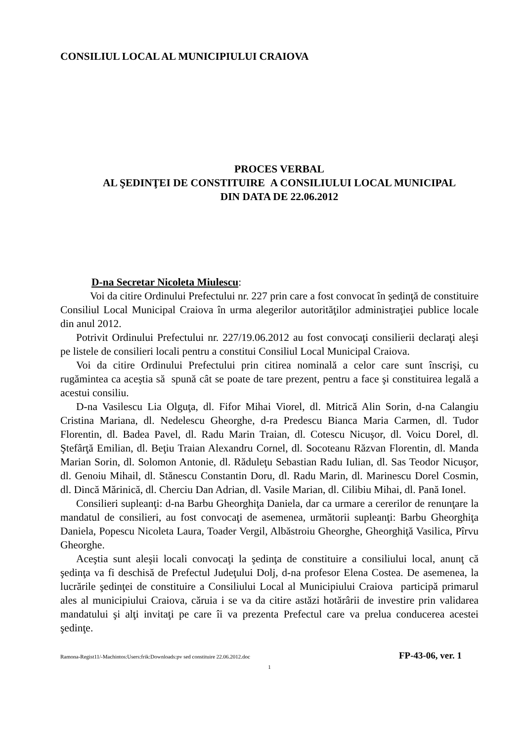CONSILIUL LOCAL AL MUNICIPIULUI CRAIOVA
PROCES VERBAL
AL ŞEDINŢEI DE CONSTITUIRE A CONSILIULUI LOCAL MUNICIPAL
DIN DATA DE 22.06.2012
D-na Secretar Nicoleta Miulescu:
Voi da citire Ordinului Prefectului nr. 227 prin care a fost convocat în şedinţă de constituire Consiliul Local Municipal Craiova în urma alegerilor autorităţilor administraţiei publice locale din anul 2012.
Potrivit Ordinului Prefectului nr. 227/19.06.2012 au fost convocaţi consilierii declaraţi aleşi pe listele de consilieri locali pentru a constitui Consiliul Local Municipal Craiova.
Voi da citire Ordinului Prefectului prin citirea nominală a celor care sunt înscrişi, cu rugămintea ca aceştia să spună cât se poate de tare prezent, pentru a face şi constituirea legală a acestui consiliu.
D-na Vasilescu Lia Olguţa, dl. Fifor Mihai Viorel, dl. Mitrică Alin Sorin, d-na Calangiu Cristina Mariana, dl. Nedelescu Gheorghe, d-ra Predescu Bianca Maria Carmen, dl. Tudor Florentin, dl. Badea Pavel, dl. Radu Marin Traian, dl. Cotescu Nicuşor, dl. Voicu Dorel, dl. Ştefârţă Emilian, dl. Beţiu Traian Alexandru Cornel, dl. Socoteanu Răzvan Florentin, dl. Manda Marian Sorin, dl. Solomon Antonie, dl. Răduleţu Sebastian Radu Iulian, dl. Sas Teodor Nicuşor, dl. Genoiu Mihail, dl. Stănescu Constantin Doru, dl. Radu Marin, dl. Marinescu Dorel Cosmin, dl. Dincă Mărinică, dl. Cherciu Dan Adrian, dl. Vasile Marian, dl. Cilibiu Mihai, dl. Pană Ionel.
Consilieri supleanţi: d-na Barbu Gheorghiţa Daniela, dar ca urmare a cererilor de renunţare la mandatul de consilieri, au fost convocaţi de asemenea, următorii supleanţi: Barbu Gheorghiţa Daniela, Popescu Nicoleta Laura, Toader Vergil, Albăstroiu Gheorghe, Gheorghiţă Vasilica, Pîrvu Gheorghe.
Aceştia sunt aleşii locali convocaţi la şedinţa de constituire a consiliului local, anunţ că şedinţa va fi deschisă de Prefectul Judeţului Dolj, d-na profesor Elena Costea. De asemenea, la lucrările şedinţei de constituire a Consiliului Local al Municipiului Craiova participă primarul ales al municipiului Craiova, căruia i se va da citire astăzi hotărârii de investire prin validarea mandatului şi alţi invitaţi pe care îi va prezenta Prefectul care va prelua conducerea acestei şedinţe.
Ramona-Regist11/-Machintos:Users:frik:Downloads:pv sed constituire 22.06.2012.doc FP-43-06, ver. 1
1